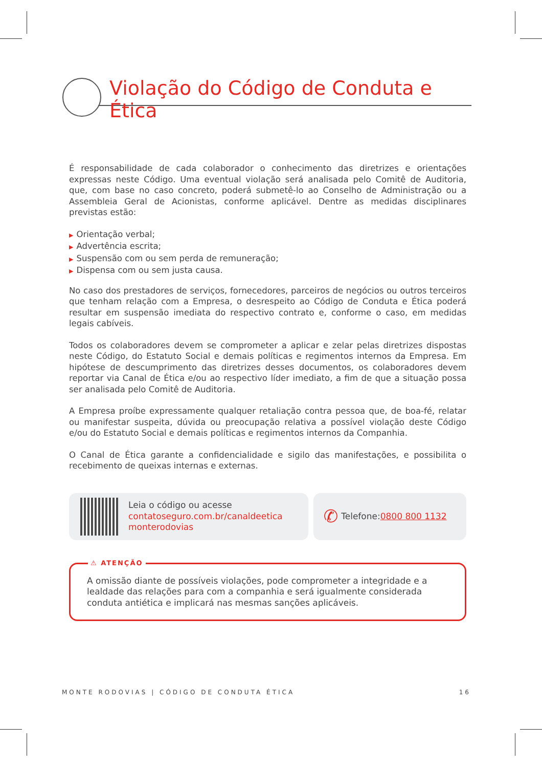Violação do Código de Conduta e Ética
É responsabilidade de cada colaborador o conhecimento das diretrizes e orientações expressas neste Código. Uma eventual violação será analisada pelo Comitê de Auditoria, que, com base no caso concreto, poderá submetê-lo ao Conselho de Administração ou a Assembleia Geral de Acionistas, conforme aplicável. Dentre as medidas disciplinares previstas estão:
▶ Orientação verbal;
▶ Advertência escrita;
▶ Suspensão com ou sem perda de remuneração;
▶ Dispensa com ou sem justa causa.
No caso dos prestadores de serviços, fornecedores, parceiros de negócios ou outros terceiros que tenham relação com a Empresa, o desrespeito ao Código de Conduta e Ética poderá resultar em suspensão imediata do respectivo contrato e, conforme o caso, em medidas legais cabíveis.
Todos os colaboradores devem se comprometer a aplicar e zelar pelas diretrizes dispostas neste Código, do Estatuto Social e demais políticas e regimentos internos da Empresa. Em hipótese de descumprimento das diretrizes desses documentos, os colaboradores devem reportar via Canal de Ética e/ou ao respectivo líder imediato, a fim de que a situação possa ser analisada pelo Comitê de Auditoria.
A Empresa proíbe expressamente qualquer retaliação contra pessoa que, de boa-fé, relatar ou manifestar suspeita, dúvida ou preocupação relativa a possível violação deste Código e/ou do Estatuto Social e demais políticas e regimentos internos da Companhia.
O Canal de Ética garante a confidencialidade e sigilo das manifestações, e possibilita o recebimento de queixas internas e externas.
Leia o código ou acesse
contatoseguro.com.br/canaldeetica
monterodovias
✆ Telefone: 0800 800 1132
⚠ ATENÇÃO
A omissão diante de possíveis violações, pode comprometer a integridade e a lealdade das relações para com a companhia e será igualmente considerada conduta antiética e implicará nas mesmas sanções aplicáveis.
MONTE RODOVIAS | CÓDIGO DE CONDUTA ÉTICA 16